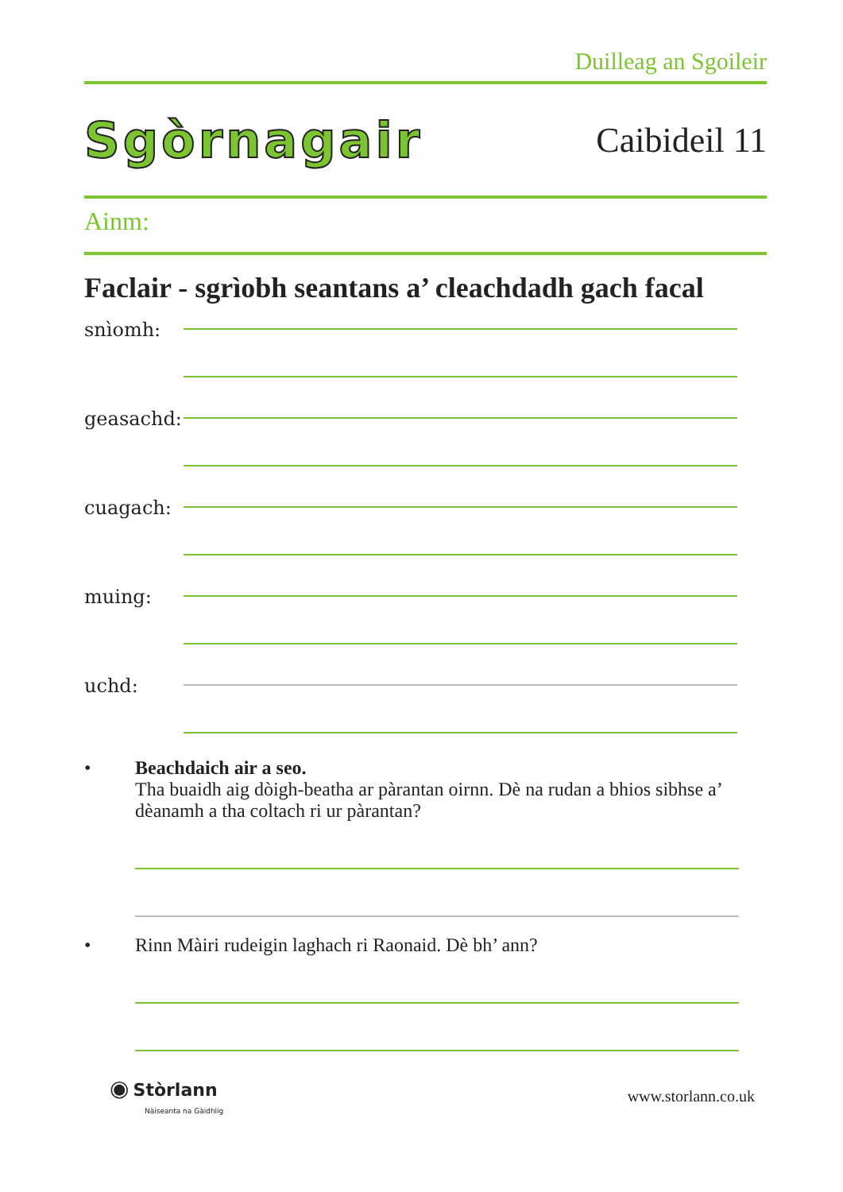Duilleag an Sgoileir
Sgòrnagair
Caibideil 11
Ainm:
Faclair - sgrìobh seantans a’ cleachdadh gach facal
snìomh:
geasachd:
cuagach:
muing:
uchd:
• Beachdaich air a seo.
Tha buaidh aig dòigh-beatha ar pàrantan oirnn. Dè na rudan a bhios sibhse a’ dèanamh a tha coltach ri ur pàrantan?
• Rinn Màiri rudeigin laghach ri Raonaid. Dè bh’ ann?
◉ Stòrlann
Nàiseanta na Gàidhlig
www.storlann.co.uk